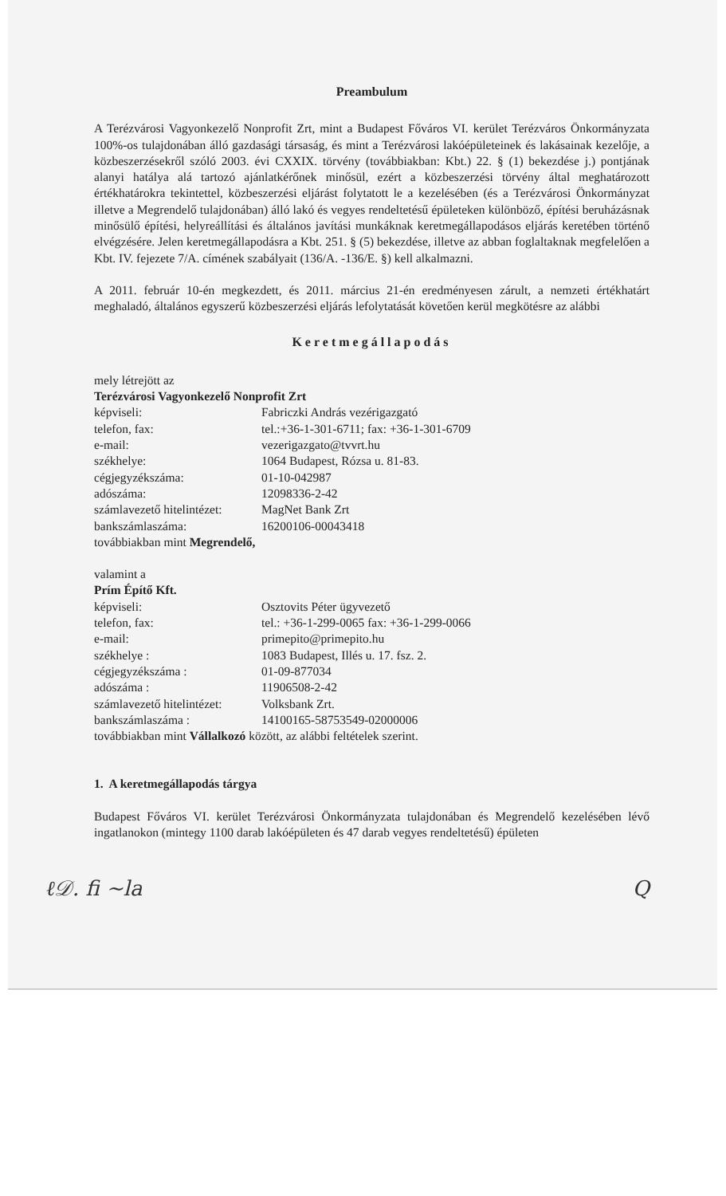Preambulum
A Terézvárosi Vagyonkezelő Nonprofit Zrt, mint a Budapest Főváros VI. kerület Terézváros Önkormányzata 100%-os tulajdonában álló gazdasági társaság, és mint a Terézvárosi lakóépületeinek és lakásainak kezelője, a közbeszerzésekről szóló 2003. évi CXXIX. törvény (továbbiakban: Kbt.) 22. § (1) bekezdése j.) pontjának alanyi hatálya alá tartozó ajánlatkérőnek minősül, ezért a közbeszerzési törvény által meghatározott értékhatárokra tekintettel, közbeszerzési eljárást folytatott le a kezelésében (és a Terézvárosi Önkormányzat illetve a Megrendelő tulajdonában) álló lakó és vegyes rendeltetésű épületeken különböző, építési beruházásnak minősülő építési, helyreállítási és általános javítási munkáknak keretmegállapodásos eljárás keretében történő elvégzésére. Jelen keretmegállapodásra a Kbt. 251. § (5) bekezdése, illetve az abban foglaltaknak megfelelően a Kbt. IV. fejezete 7/A. címének szabályait (136/A. -136/E. §) kell alkalmazni.
A 2011. február 10-én megkezdett, és 2011. március 21-én eredményesen zárult, a nemzeti értékhatárt meghaladó, általános egyszerű közbeszerzési eljárás lefolytatását követően kerül megkötésre az alábbi
Keretmegállapodás
mely létrejött az
Terézvárosi Vagyonkezelő Nonprofit Zrt
képviseli: Fabriczki András vezérigazgató
telefon, fax: tel.:+36-1-301-6711; fax: +36-1-301-6709
e-mail: vezerigazgato@tvvrt.hu
székhelye: 1064 Budapest, Rózsa u. 81-83.
cégjegyzékszáma: 01-10-042987
adószáma: 12098336-2-42
számlavezető hitelintézet: MagNet Bank Zrt
bankszámlaszáma: 16200106-00043418
továbbiakban mint Megrendelő,
valamint a
Prím Építő Kft.
képviseli: Osztovits Péter ügyvezető
telefon, fax: tel.: +36-1-299-0065 fax: +36-1-299-0066
e-mail: primepito@primepito.hu
székhelye : 1083 Budapest, Illés u. 17. fsz. 2.
cégjegyzékszáma : 01-09-877034
adószáma : 11906508-2-42
számlavezető hitelintézet: Volksbank Zrt.
bankszámlaszáma : 14100165-58753549-02000006
továbbiakban mint Vállalkozó között, az alábbi feltételek szerint.
1. A keretmegállapodás tárgya
Budapest Főváros VI. kerület Terézvárosi Önkormányzata tulajdonában és Megrendelő kezelésében lévő ingatlanokon (mintegy 1100 darab lakóépületen és 47 darab vegyes rendeltetésű) épületen
ℓ𝒟. fi ~la Q